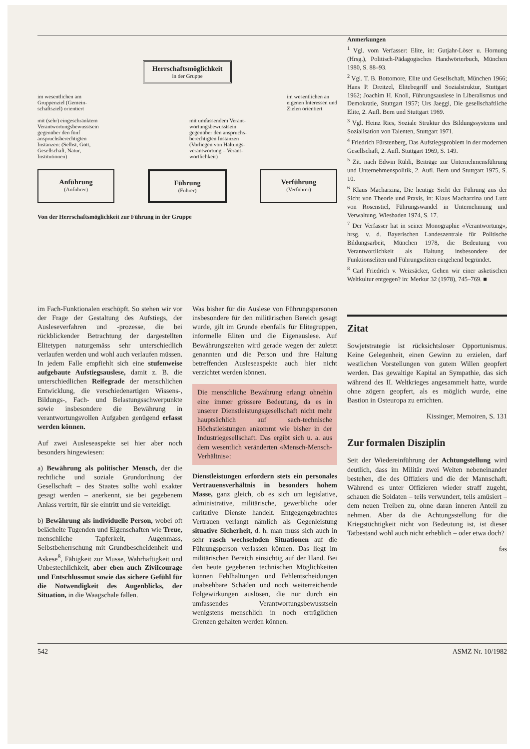Herrschaftsmöglichkeit
in der Gruppe
im wesentlichen am
Gruppenziel (Gemein-
schaftsziel) orientiert
im wesentlichen an
eigenen Interessen und
Zielen orientiert
mit (sehr) eingeschränktem
Verantwortungsbewusstsein
gegenüber den fünf
anspruchsberechtigten
Instanzen: (Selbst, Gott,
Gesellschaft, Natur,
Institutionen)
mit umfassendem Verant-
wortungsbewusstsein
gegenüber den anspruchs-
berechtigten Instanzen
(Vorliegen von Haltungs-
verantwortung – Verant-
wortlichkeit)
Anführung
(Anführer)
Führung
(Führer)
Verführung
(Verführer)
Von der Herrschaftsmöglichkeit zur Führung in der Gruppe
Anmerkungen
<sup>1</sup> Vgl. vom Verfasser: Elite, in: Gutjahr-Löser u. Hornung (Hrsg.), Politisch-Pädagogisches Handwörterbuch, München 1980, S. 88–93.
<sup>2</sup> Vgl. T. B. Bottomore, Elite und Gesellschaft, München 1966; Hans P. Dreitzel, Elitebegriff und Sozialstruktur, Stuttgart 1962; Joachim H. Knoll, Führungsauslese in Liberalismus und Demokratie, Stuttgart 1957; Urs Jaeggi, Die gesellschaftliche Elite, 2. Aufl. Bern und Stuttgart 1969.
<sup>3</sup> Vgl. Heinz Ries, Soziale Struktur des Bildungssystems und Sozialisation von Talenten, Stuttgart 1971.
<sup>4</sup> Friedrich Fürstenberg, Das Aufstiegsproblem in der modernen Gesellschaft, 2. Aufl. Stuttgart 1969, S. 149.
<sup>5</sup> Zit. nach Edwin Rühli, Beiträge zur Unternehmensführung und Unternehmenspolitik, 2. Aufl. Bern und Stuttgart 1975, S. 10.
<sup>6</sup> Klaus Macharzina, Die heutige Sicht der Führung aus der Sicht von Theorie und Praxis, in: Klaus Macharzina und Lutz von Rosenstiel, Führungswandel in Unternehmung und Verwaltung, Wiesbaden 1974, S. 17.
<sup>7</sup> Der Verfasser hat in seiner Monographie «Verantwortung», hrsg. v. d. Bayerischen Landeszentrale für Politische Bildungsarbeit, München 1978, die Bedeutung von Verantwortlichkeit als Haltung insbesondere der Funktionseliten und Führungseliten eingehend begründet.
<sup>8</sup> Carl Friedrich v. Weizsäcker, Gehen wir einer asketischen Weltkultur entgegen? in: Merkur 32 (1978), 745–769. ■
im Fach-Funktionalen erschöpft. So stehen wir vor der Frage der Gestaltung des Aufstiegs, der Ausleseverfahren und -prozesse, die bei rückblickender Betrachtung der dargestellten Elitetypen naturgemäss sehr unterschiedlich verlaufen werden und wohl auch verlaufen müssen. In jedem Falle empfiehlt sich eine stufenweise aufgebaute Aufstiegsauslese, damit z. B. die unterschiedlichen Reifegrade der menschlichen Entwicklung, die verschiedenartigen Wissens-, Bildungs-, Fach- und Belastungsschwerpunkte sowie insbesondere die Bewährung in verantwortungsvollen Aufgaben genügend erfasst werden können.
Auf zwei Ausleseaspekte sei hier aber noch besonders hingewiesen:
a) Bewährung als politischer Mensch, der die rechtliche und soziale Grundordnung der Gesellschaft – des Staates sollte wohl exakter gesagt werden – anerkennt, sie bei gegebenem Anlass vertritt, für sie eintritt und sie verteidigt.
b) Bewährung als individuelle Person, wobei oft belächelte Tugenden und Eigenschaften wie Treue, menschliche Tapferkeit, Augenmass, Selbstbeherrschung mit Grundbescheidenheit und Askese<sup>8</sup>, Fähigkeit zur Musse, Wahrhaftigkeit und Unbestechlichkeit, aber eben auch Zivilcourage und Entschlussmut sowie das sichere Gefühl für die Notwendigkeit des Augenblicks, der Situation, in die Waagschale fallen.
Was bisher für die Auslese von Führungspersonen insbesondere für den militärischen Bereich gesagt wurde, gilt im Grunde ebenfalls für Elitegruppen, informelle Eliten und die Eigenauslese. Auf Bewährungszeiten wird gerade wegen der zuletzt genannten und die Person und ihre Haltung betreffenden Ausleseaspekte auch hier nicht verzichtet werden können.
Die menschliche Bewährung erlangt ohnehin eine immer grössere Bedeutung, da es in unserer Dienstleistungsgesellschaft nicht mehr hauptsächlich auf sach-technische Höchstleistungen ankommt wie bisher in der Industriegesellschaft. Das ergibt sich u. a. aus dem wesentlich veränderten «Mensch-Mensch-Verhältnis»:
Dienstleistungen erfordern stets ein personales Vertrauensverhältnis in besonders hohem Masse, ganz gleich, ob es sich um legislative, administrative, militärische, gewerbliche oder caritative Dienste handelt. Entgegengebrachtes Vertrauen verlangt nämlich als Gegenleistung situative Sicherheit, d. h. man muss sich auch in sehr rasch wechselnden Situationen auf die Führungsperson verlassen können. Das liegt im militärischen Bereich einsichtig auf der Hand. Bei den heute gegebenen technischen Möglichkeiten können Fehlhaltungen und Fehlentscheidungen unabsehbare Schäden und noch weiterreichende Folgewirkungen auslösen, die nur durch ein umfassendes Verantwortungsbewusstsein wenigstens menschlich in noch erträglichen Grenzen gehalten werden können.
Zitat
Sowjetstrategie ist rücksichtsloser Opportunismus. Keine Gelegenheit, einen Gewinn zu erzielen, darf westlichen Vorstellungen von gutem Willen geopfert werden. Das gewaltige Kapital an Sympathie, das sich während des II. Weltkrieges angesammelt hatte, wurde ohne zögern geopfert, als es möglich wurde, eine Bastion in Osteuropa zu errichten.
Kissinger, Memoiren, S. 131
Zur formalen Disziplin
Seit der Wiedereinführung der Achtungstellung wird deutlich, dass im Militär zwei Welten nebeneinander bestehen, die des Offiziers und die der Mannschaft. Während es unter Offizieren wieder straff zugeht, schauen die Soldaten – teils verwundert, teils amüsiert – dem neuen Treiben zu, ohne daran inneren Anteil zu nehmen. Aber da die Achtungsstellung für die Kriegstüchtigkeit nicht von Bedeutung ist, ist dieser Tatbestand wohl auch nicht erheblich – oder etwa doch?
fas
542 ASMZ Nr. 10/1982